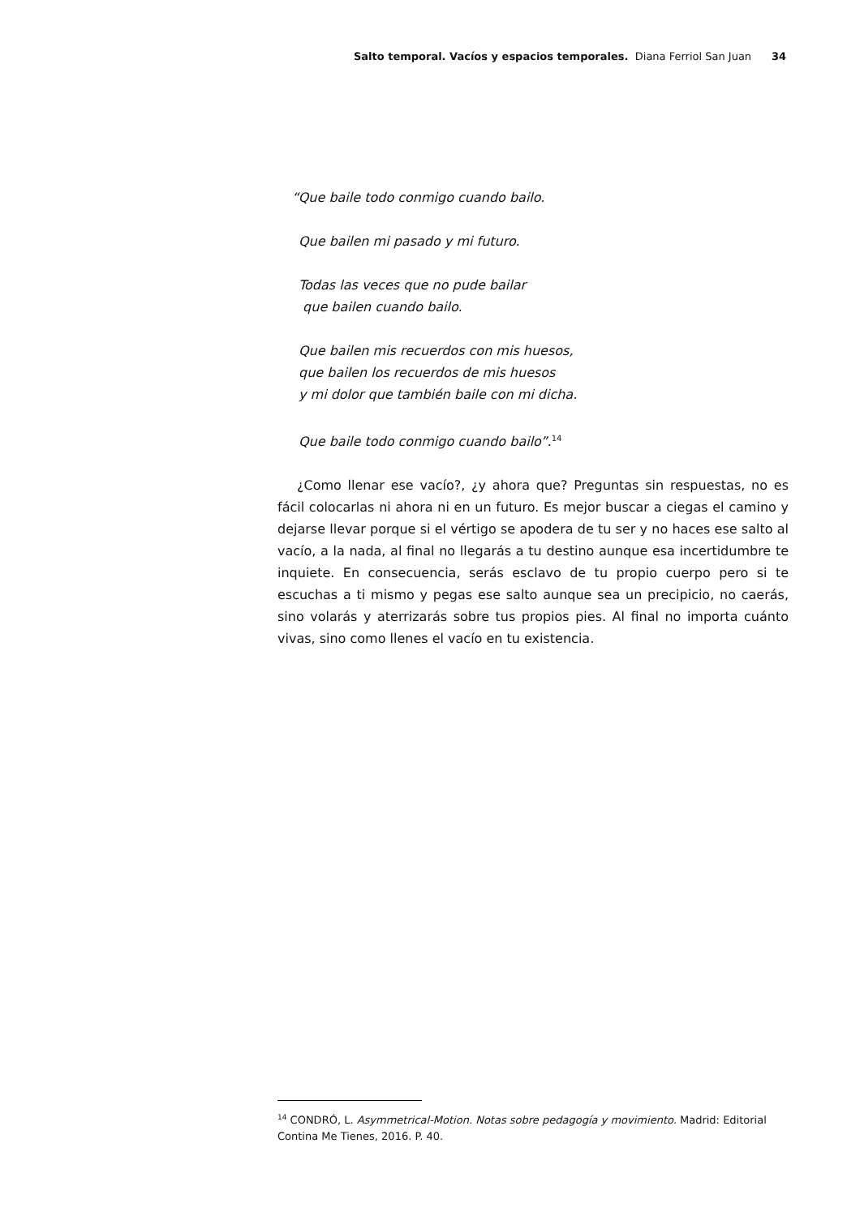Salto temporal. Vacíos y espacios temporales. Diana Ferriol San Juan 34
“Que baile todo conmigo cuando bailo.
Que bailen mi pasado y mi futuro.
Todas las veces que no pude bailar
que bailen cuando bailo.
Que bailen mis recuerdos con mis huesos,
que bailen los recuerdos de mis huesos
y mi dolor que también baile con mi dicha.
Que baile todo conmigo cuando bailo”.<sup>14</sup>
¿Como llenar ese vacío?, ¿y ahora que? Preguntas sin respuestas, no es fácil colocarlas ni ahora ni en un futuro. Es mejor buscar a ciegas el camino y dejarse llevar porque si el vértigo se apodera de tu ser y no haces ese salto al vacío, a la nada, al final no llegarás a tu destino aunque esa incertidumbre te inquiete. En consecuencia, serás esclavo de tu propio cuerpo pero si te escuchas a ti mismo y pegas ese salto aunque sea un precipicio, no caerás, sino volarás y aterrizarás sobre tus propios pies. Al final no importa cuánto vivas, sino como llenes el vacío en tu existencia.
<sup>14</sup> CONDRÓ, L. Asymmetrical-Motion. Notas sobre pedagogía y movimiento. Madrid: Editorial Contina Me Tienes, 2016. P. 40.